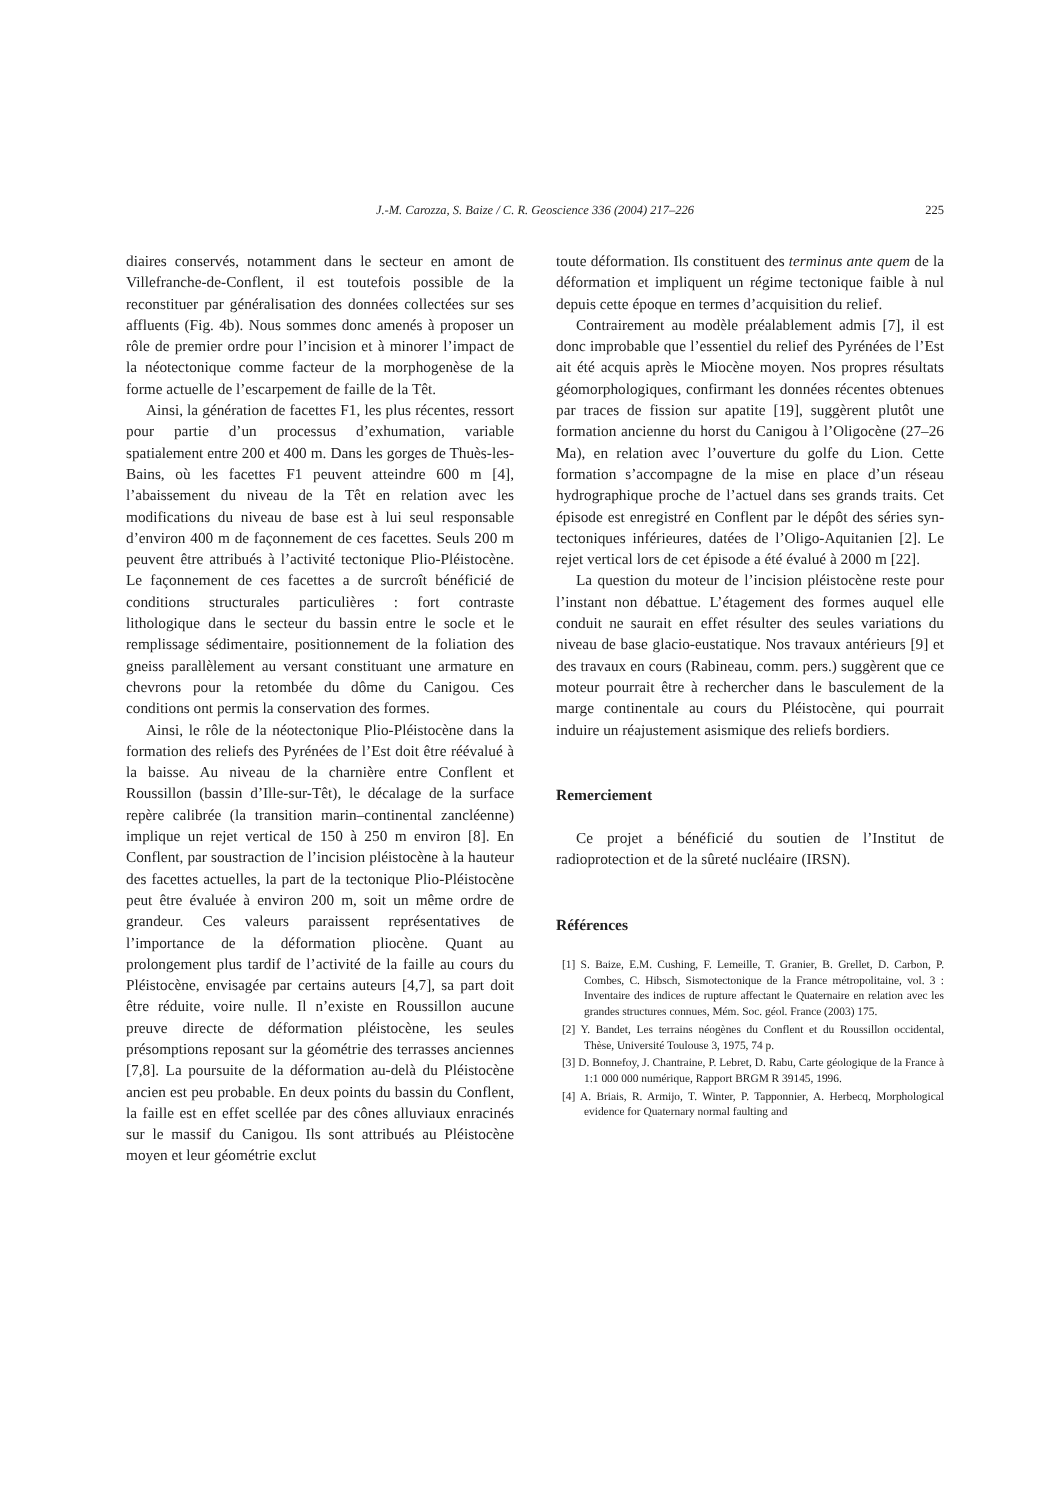J.-M. Carozza, S. Baize / C. R. Geoscience 336 (2004) 217–226 225
diaires conservés, notamment dans le secteur en amont de Villefranche-de-Conflent, il est toutefois possible de la reconstituer par généralisation des données collectées sur ses affluents (Fig. 4b). Nous sommes donc amenés à proposer un rôle de premier ordre pour l’incision et à minorer l’impact de la néotectonique comme facteur de la morphogenèse de la forme actuelle de l’escarpement de faille de la Têt.
Ainsi, la génération de facettes F1, les plus récentes, ressort pour partie d’un processus d’exhumation, variable spatialement entre 200 et 400 m. Dans les gorges de Thuès-les-Bains, où les facettes F1 peuvent atteindre 600 m [4], l’abaissement du niveau de la Têt en relation avec les modifications du niveau de base est à lui seul responsable d’environ 400 m de façonnement de ces facettes. Seuls 200 m peuvent être attribués à l’activité tectonique Plio-Pléistocène. Le façonnement de ces facettes a de surcroît bénéficié de conditions structurales particulières : fort contraste lithologique dans le secteur du bassin entre le socle et le remplissage sédimentaire, positionnement de la foliation des gneiss parallèlement au versant constituant une armature en chevrons pour la retombée du dôme du Canigou. Ces conditions ont permis la conservation des formes.
Ainsi, le rôle de la néotectonique Plio-Pléistocène dans la formation des reliefs des Pyrénées de l’Est doit être réévalué à la baisse. Au niveau de la charnière entre Conflent et Roussillon (bassin d’Ille-sur-Têt), le décalage de la surface repère calibrée (la transition marin–continental zancléenne) implique un rejet vertical de 150 à 250 m environ [8]. En Conflent, par soustraction de l’incision pléistocène à la hauteur des facettes actuelles, la part de la tectonique Plio-Pléistocène peut être évaluée à environ 200 m, soit un même ordre de grandeur. Ces valeurs paraissent représentatives de l’importance de la déformation pliocène. Quant au prolongement plus tardif de l’activité de la faille au cours du Pléistocène, envisagée par certains auteurs [4,7], sa part doit être réduite, voire nulle. Il n’existe en Roussillon aucune preuve directe de déformation pléistocène, les seules présomptions reposant sur la géométrie des terrasses anciennes [7,8]. La poursuite de la déformation au-delà du Pléistocène ancien est peu probable. En deux points du bassin du Conflent, la faille est en effet scellée par des cônes alluviaux enracinés sur le massif du Canigou. Ils sont attribués au Pléistocène moyen et leur géométrie exclut
toute déformation. Ils constituent des terminus ante quem de la déformation et impliquent un régime tectonique faible à nul depuis cette époque en termes d’acquisition du relief.
Contrairement au modèle préalablement admis [7], il est donc improbable que l’essentiel du relief des Pyrénées de l’Est ait été acquis après le Miocène moyen. Nos propres résultats géomorphologiques, confirmant les données récentes obtenues par traces de fission sur apatite [19], suggèrent plutôt une formation ancienne du horst du Canigou à l’Oligocène (27–26 Ma), en relation avec l’ouverture du golfe du Lion. Cette formation s’accompagne de la mise en place d’un réseau hydrographique proche de l’actuel dans ses grands traits. Cet épisode est enregistré en Conflent par le dépôt des séries syn-tectoniques inférieures, datées de l’Oligo-Aquitanien [2]. Le rejet vertical lors de cet épisode a été évalué à 2000 m [22].
La question du moteur de l’incision pléistocène reste pour l’instant non débattue. L’étagement des formes auquel elle conduit ne saurait en effet résulter des seules variations du niveau de base glacio-eustatique. Nos travaux antérieurs [9] et des travaux en cours (Rabineau, comm. pers.) suggèrent que ce moteur pourrait être à rechercher dans le basculement de la marge continentale au cours du Pléistocène, qui pourrait induire un réajustement asismique des reliefs bordiers.
Remerciement
Ce projet a bénéficié du soutien de l’Institut de radioprotection et de la sûreté nucléaire (IRSN).
Références
[1] S. Baize, E.M. Cushing, F. Lemeille, T. Granier, B. Grellet, D. Carbon, P. Combes, C. Hibsch, Sismotectonique de la France métropolitaine, vol. 3 : Inventaire des indices de rupture affectant le Quaternaire en relation avec les grandes structures connues, Mém. Soc. géol. France (2003) 175.
[2] Y. Bandet, Les terrains néogènes du Conflent et du Roussillon occidental, Thèse, Université Toulouse 3, 1975, 74 p.
[3] D. Bonnefoy, J. Chantraine, P. Lebret, D. Rabu, Carte géologique de la France à 1:1 000 000 numérique, Rapport BRGM R 39145, 1996.
[4] A. Briais, R. Armijo, T. Winter, P. Tapponnier, A. Herbecq, Morphological evidence for Quaternary normal faulting and